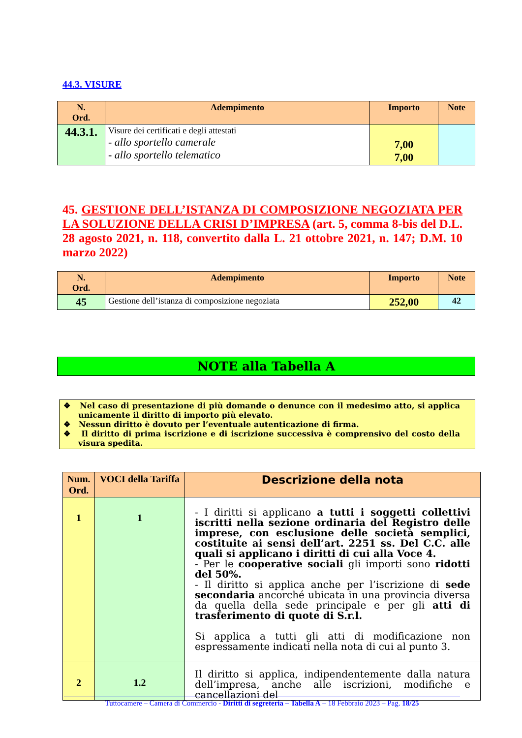44.3. VISURE
| N. Ord. | Adempimento | Importo | Note |
| --- | --- | --- | --- |
| 44.3.1. | Visure dei certificati e degli attestati - allo sportello camerale - allo sportello telematico | 7,00 7,00 | |
45. GESTIONE DELL’ISTANZA DI COMPOSIZIONE NEGOZIATA PER LA SOLUZIONE DELLA CRISI D’IMPRESA (art. 5, comma 8-bis del D.L. 28 agosto 2021, n. 118, convertito dalla L. 21 ottobre 2021, n. 147; D.M. 10 marzo 2022)
| N. Ord. | Adempimento | Importo | Note |
| --- | --- | --- | --- |
| 45 | Gestione dell’istanza di composizione negoziata | 252,00 | 42 |
NOTE alla Tabella A
❖ Nel caso di presentazione di più domande o denunce con il medesimo atto, si applica unicamente il diritto di importo più elevato.
❖ Nessun diritto è dovuto per l’eventuale autenticazione di firma.
❖ Il diritto di prima iscrizione e di iscrizione successiva è comprensivo del costo della visura spedita.
| Num. Ord. | VOCI della Tariffa | Descrizione della nota |
| --- | --- | --- |
| 1 | 1 | - I diritti si applicano a tutti i soggetti collettivi iscritti nella sezione ordinaria del Registro delle imprese, con esclusione delle società semplici, costituite ai sensi dell’art. 2251 ss. Del C.C. alle quali si applicano i diritti di cui alla Voce 4. - Per le cooperative sociali gli importi sono ridotti del 50%. - Il diritto si applica anche per l’iscrizione di sede secondaria ancorché ubicata in una provincia diversa da quella della sede principale e per gli atti di trasferimento di quote di S.r.l. Si applica a tutti gli atti di modificazione non espressamente indicati nella nota di cui al punto 3. |
| 2 | 1.2 | Il diritto si applica, indipendentemente dalla natura dell’impresa, anche alle iscrizioni, modifiche e cancellazioni del |
Tuttocamere – Camera di Commercio - Diritti di segreteria – Tabella A – 18 Febbraio 2023 – Pag. 18/25